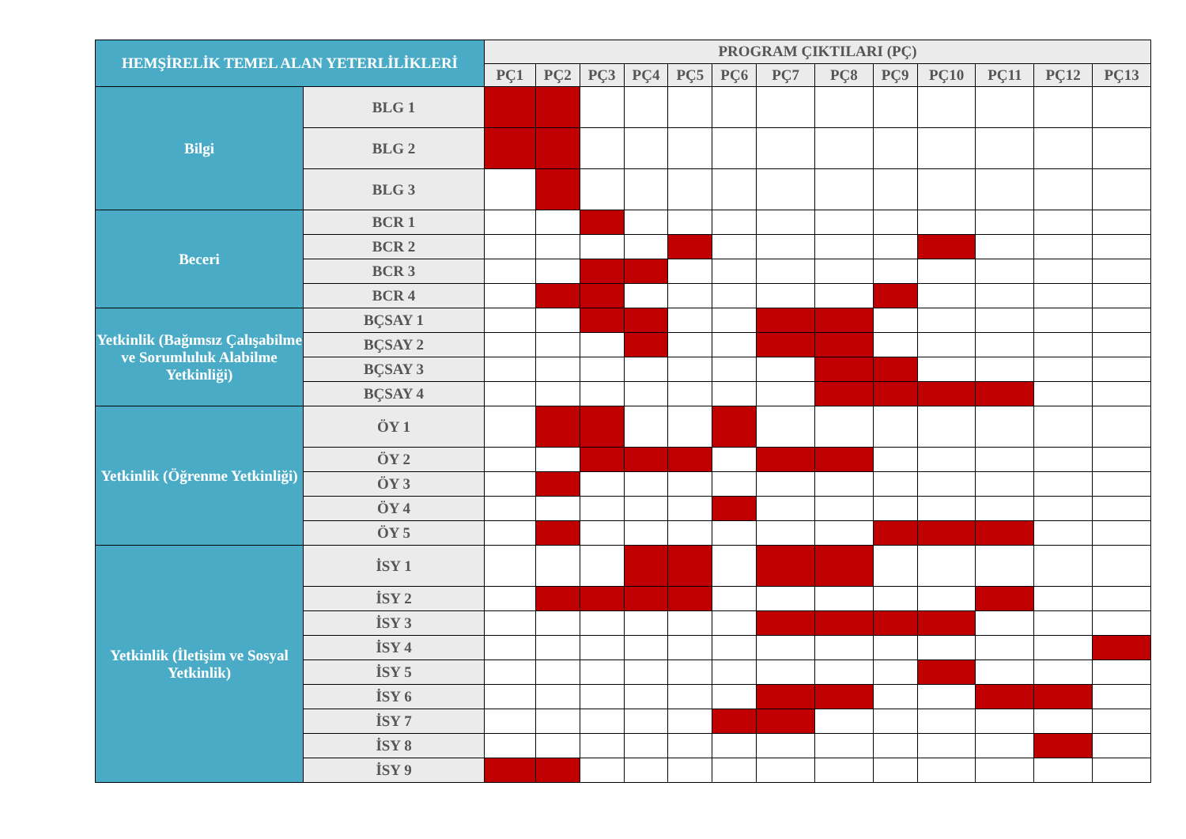| HEMŞİRELİK TEMEL ALAN YETERLİLİKLERİ | | PROGRAM ÇIKTILARI (PÇ) | | | | | | | | | | | | |
| --- | --- | --- | --- | --- | --- | --- | --- | --- | --- | --- | --- | --- | --- | --- |
| | | PÇ1 | PÇ2 | PÇ3 | PÇ4 | PÇ5 | PÇ6 | PÇ7 | PÇ8 | PÇ9 | PÇ10 | PÇ11 | PÇ12 | PÇ13 |
| Bilgi | BLG 1 | | | | | | | | | | | | | |
| | BLG 2 | | | | | | | | | | | | | |
| | BLG 3 | | | | | | | | | | | | | |
| Beceri | BCR 1 | | | | | | | | | | | | | |
| | BCR 2 | | | | | | | | | | | | | |
| | BCR 3 | | | | | | | | | | | | | |
| | BCR 4 | | | | | | | | | | | | | |
| Yetkinlik (Bağımsız Çalışabilme ve Sorumluluk Alabilme Yetkinliği) | BÇSAY 1 | | | | | | | | | | | | | |
| | BÇSAY 2 | | | | | | | | | | | | | |
| | BÇSAY 3 | | | | | | | | | | | | | |
| | BÇSAY 4 | | | | | | | | | | | | | |
| Yetkinlik (Öğrenme Yetkinliği) | ÖY 1 | | | | | | | | | | | | | |
| | ÖY 2 | | | | | | | | | | | | | |
| | ÖY 3 | | | | | | | | | | | | | |
| | ÖY 4 | | | | | | | | | | | | | |
| | ÖY 5 | | | | | | | | | | | | | |
| Yetkinlik (İletişim ve Sosyal Yetkinlik) | İSY 1 | | | | | | | | | | | | | |
| | İSY 2 | | | | | | | | | | | | | |
| | İSY 3 | | | | | | | | | | | | | |
| | İSY 4 | | | | | | | | | | | | | |
| | İSY 5 | | | | | | | | | | | | | |
| | İSY 6 | | | | | | | | | | | | | |
| | İSY 7 | | | | | | | | | | | | | |
| | İSY 8 | | | | | | | | | | | | | |
| | İSY 9 | | | | | | | | | | | | | |